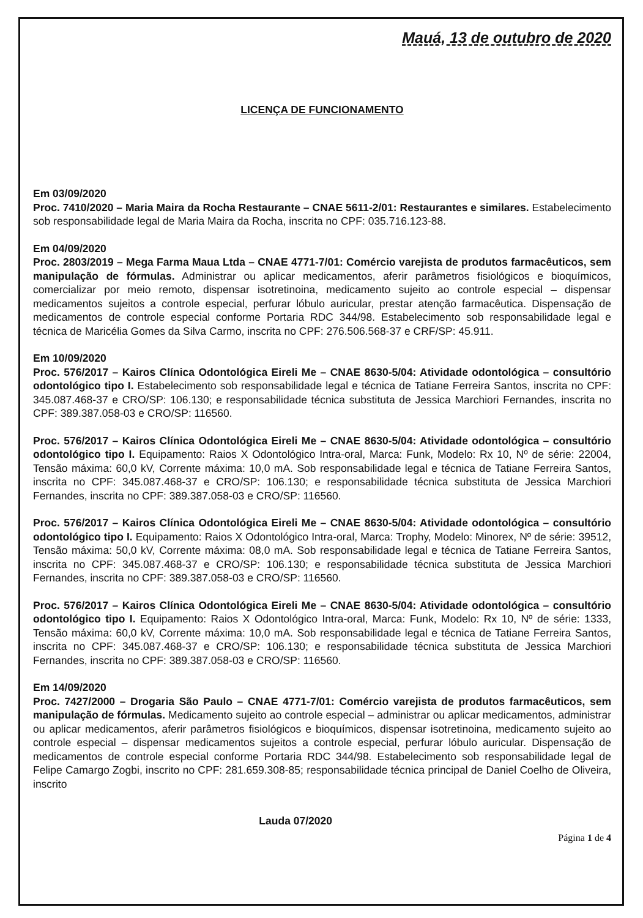Mauá, 13 de outubro de 2020
LICENÇA DE FUNCIONAMENTO
Em 03/09/2020
Proc. 7410/2020 – Maria Maira da Rocha Restaurante – CNAE 5611-2/01: Restaurantes e similares. Estabelecimento sob responsabilidade legal de Maria Maira da Rocha, inscrita no CPF: 035.716.123-88.
Em 04/09/2020
Proc. 2803/2019 – Mega Farma Maua Ltda – CNAE 4771-7/01: Comércio varejista de produtos farmacêuticos, sem manipulação de fórmulas. Administrar ou aplicar medicamentos, aferir parâmetros fisiológicos e bioquímicos, comercializar por meio remoto, dispensar isotretinoina, medicamento sujeito ao controle especial – dispensar medicamentos sujeitos a controle especial, perfurar lóbulo auricular, prestar atenção farmacêutica. Dispensação de medicamentos de controle especial conforme Portaria RDC 344/98. Estabelecimento sob responsabilidade legal e técnica de Maricélia Gomes da Silva Carmo, inscrita no CPF: 276.506.568-37 e CRF/SP: 45.911.
Em 10/09/2020
Proc. 576/2017 – Kairos Clínica Odontológica Eireli Me – CNAE 8630-5/04: Atividade odontológica – consultório odontológico tipo I. Estabelecimento sob responsabilidade legal e técnica de Tatiane Ferreira Santos, inscrita no CPF: 345.087.468-37 e CRO/SP: 106.130; e responsabilidade técnica substituta de Jessica Marchiori Fernandes, inscrita no CPF: 389.387.058-03 e CRO/SP: 116560.
Proc. 576/2017 – Kairos Clínica Odontológica Eireli Me – CNAE 8630-5/04: Atividade odontológica – consultório odontológico tipo I. Equipamento: Raios X Odontológico Intra-oral, Marca: Funk, Modelo: Rx 10, Nº de série: 22004, Tensão máxima: 60,0 kV, Corrente máxima: 10,0 mA. Sob responsabilidade legal e técnica de Tatiane Ferreira Santos, inscrita no CPF: 345.087.468-37 e CRO/SP: 106.130; e responsabilidade técnica substituta de Jessica Marchiori Fernandes, inscrita no CPF: 389.387.058-03 e CRO/SP: 116560.
Proc. 576/2017 – Kairos Clínica Odontológica Eireli Me – CNAE 8630-5/04: Atividade odontológica – consultório odontológico tipo I. Equipamento: Raios X Odontológico Intra-oral, Marca: Trophy, Modelo: Minorex, Nº de série: 39512, Tensão máxima: 50,0 kV, Corrente máxima: 08,0 mA. Sob responsabilidade legal e técnica de Tatiane Ferreira Santos, inscrita no CPF: 345.087.468-37 e CRO/SP: 106.130; e responsabilidade técnica substituta de Jessica Marchiori Fernandes, inscrita no CPF: 389.387.058-03 e CRO/SP: 116560.
Proc. 576/2017 – Kairos Clínica Odontológica Eireli Me – CNAE 8630-5/04: Atividade odontológica – consultório odontológico tipo I. Equipamento: Raios X Odontológico Intra-oral, Marca: Funk, Modelo: Rx 10, Nº de série: 1333, Tensão máxima: 60,0 kV, Corrente máxima: 10,0 mA. Sob responsabilidade legal e técnica de Tatiane Ferreira Santos, inscrita no CPF: 345.087.468-37 e CRO/SP: 106.130; e responsabilidade técnica substituta de Jessica Marchiori Fernandes, inscrita no CPF: 389.387.058-03 e CRO/SP: 116560.
Em 14/09/2020
Proc. 7427/2000 – Drogaria São Paulo – CNAE 4771-7/01: Comércio varejista de produtos farmacêuticos, sem manipulação de fórmulas. Medicamento sujeito ao controle especial – administrar ou aplicar medicamentos, administrar ou aplicar medicamentos, aferir parâmetros fisiológicos e bioquímicos, dispensar isotretinoina, medicamento sujeito ao controle especial – dispensar medicamentos sujeitos a controle especial, perfurar lóbulo auricular. Dispensação de medicamentos de controle especial conforme Portaria RDC 344/98. Estabelecimento sob responsabilidade legal de Felipe Camargo Zogbi, inscrito no CPF: 281.659.308-85; responsabilidade técnica principal de Daniel Coelho de Oliveira, inscrito
Lauda 07/2020
Página 1 de 4